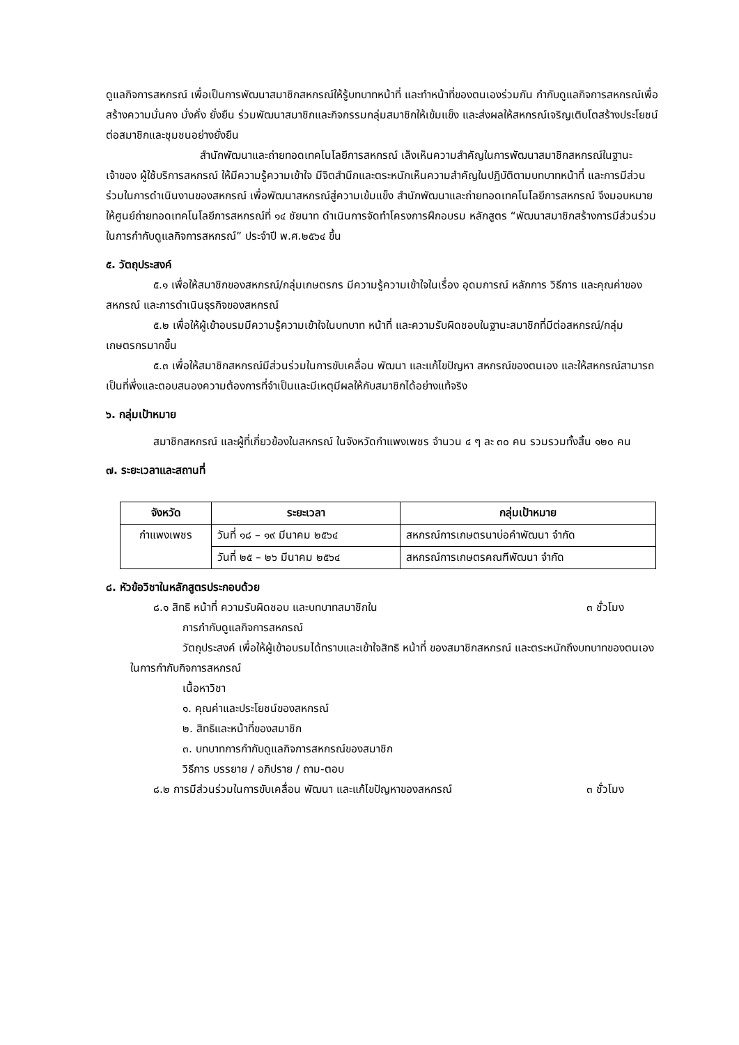ดูแลกิจการสหกรณ์ เพื่อเป็นการพัฒนาสมาชิกสหกรณ์ให้รู้บทบาทหน้าที่ และทำหน้าที่ของตนเองร่วมกัน กำกับดูแลกิจการสหกรณ์เพื่อสร้างความมั่นคง มั่งคั่ง ยั่งยืน ร่วมพัฒนาสมาชิกและกิจกรรมกลุ่มสมาชิกให้เข้มแข็ง และส่งผลให้สหกรณ์เจริญเติบโตสร้างประโยชน์ต่อสมาชิกและชุมชนอย่างยั่งยืน
สำนักพัฒนาและถ่ายทอดเทคโนโลยีการสหกรณ์ เล็งเห็นความสำคัญในการพัฒนาสมาชิกสหกรณ์ในฐานะเจ้าของ ผู้ใช้บริการสหกรณ์ ให้มีความรู้ความเข้าใจ มีจิตสำนึกและตระหนักเห็นความสำคัญในปฏิบัติตามบทบาทหน้าที่ และการมีส่วนร่วมในการดำเนินงานของสหกรณ์ เพื่อพัฒนาสหกรณ์สู่ความเข้มแข็ง สำนักพัฒนาและถ่ายทอดเทคโนโลยีการสหกรณ์ จึงมอบหมายให้ศูนย์ถ่ายทอดเทคโนโลยีการสหกรณ์ที่ ๑๔ ชัยนาท ดำเนินการจัดทำโครงการฝึกอบรม หลักสูตร “พัฒนาสมาชิกสร้างการมีส่วนร่วมในการกำกับดูแลกิจการสหกรณ์” ประจำปี พ.ศ.๒๕๖๔ ขึ้น
๕. วัตถุประสงค์
๕.๑ เพื่อให้สมาชิกของสหกรณ์/กลุ่มเกษตรกร มีความรู้ความเข้าใจในเรื่อง อุดมการณ์ หลักการ วิธีการ และคุณค่าของสหกรณ์ และการดำเนินธุรกิจของสหกรณ์
๕.๒ เพื่อให้ผู้เข้าอบรมมีความรู้ความเข้าใจในบทบาท หน้าที่ และความรับผิดชอบในฐานะสมาชิกที่มีต่อสหกรณ์/กลุ่มเกษตรกรมากขึ้น
๕.๓ เพื่อให้สมาชิกสหกรณ์มีส่วนร่วมในการขับเคลื่อน พัฒนา และแก้ไขปัญหา สหกรณ์ของตนเอง และให้สหกรณ์สามารถเป็นที่พึ่งและตอบสนองความต้องการที่จำเป็นและมีเหตุมีผลให้กับสมาชิกได้อย่างแท้จริง
๖. กลุ่มเป้าหมาย
สมาชิกสหกรณ์ และผู้ที่เกี่ยวข้องในสหกรณ์ ในจังหวัดกำแพงเพชร จำนวน ๔ ๆ ละ ๓๐ คน รวมรวมทั้งสิ้น ๑๒๐ คน
๗. ระยะเวลาและสถานที่
| จังหวัด | ระยะเวลา | กลุ่มเป้าหมาย |
| --- | --- | --- |
| กำแพงเพชร | วันที่ ๑๘ – ๑๙ มีนาคม ๒๕๖๔ | สหกรณ์การเกษตรนาบ่อคำพัฒนา จำกัด |
| | วันที่ ๒๕ – ๒๖ มีนาคม ๒๕๖๔ | สหกรณ์การเกษตรคณฑีพัฒนา จำกัด |
๘. หัวข้อวิชาในหลักสูตรประกอบด้วย
๘.๑ สิทธิ หน้าที่ ความรับผิดชอบ และบทบาทสมาชิกใน ๓ ชั่วโมง
การกำกับดูแลกิจการสหกรณ์
วัตถุประสงค์ เพื่อให้ผู้เข้าอบรมได้ทราบและเข้าใจสิทธิ หน้าที่ ของสมาชิกสหกรณ์ และตระหนักถึงบทบาทของตนเองในการกำกับกิจการสหกรณ์
เนื้อหาวิชา
๑. คุณค่าและประโยชน์ของสหกรณ์
๒. สิทธิและหน้าที่ของสมาชิก
๓. บทบาทการกำกับดูแลกิจการสหกรณ์ของสมาชิก
วิธีการ บรรยาย / อภิปราย / ถาม-ตอบ
๘.๒ การมีส่วนร่วมในการขับเคลื่อน พัฒนา และแก้ไขปัญหาของสหกรณ์ ๓ ชั่วโมง